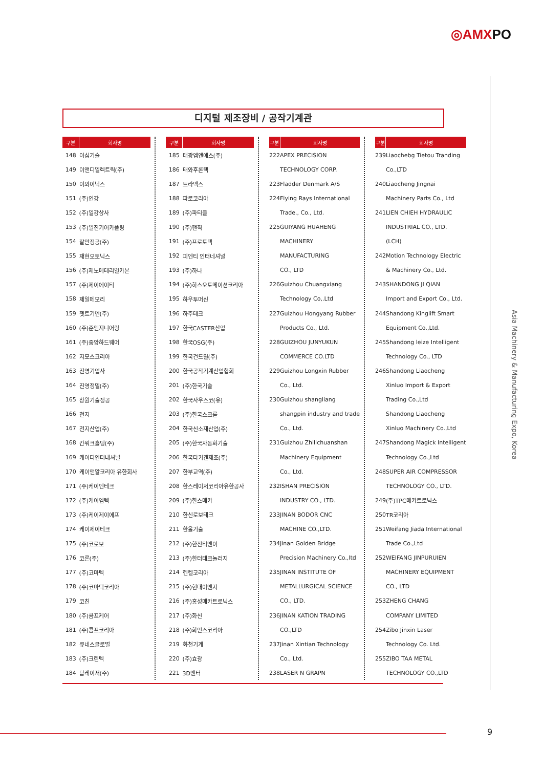◎AMXPO
디지털 제조장비 / 공작기계관
| 구분 | 회사명 |
| --- | --- |
| 148 | 이심기술 |
| 149 | 이앤디일렉트릭(주) |
| 150 | 이와이닉스 |
| 151 | (주)인강 |
| 152 | (주)일강상사 |
| 153 | (주)일진기어카플링 |
| 154 | 잘만정공(주) |
| 155 | 재현오토닉스 |
| 156 | (주)제노메테리얼카본 |
| 157 | (주)제이에이티 |
| 158 | 제일메모리 |
| 159 | 젯트기연(주) |
| 160 | (주)준엔지니어링 |
| 161 | (주)중앙하드웨어 |
| 162 | 지모스코리아 |
| 163 | 진영기업사 |
| 164 | 진영정밀(주) |
| 165 | 창원기술정공 |
| 166 | 천지 |
| 167 | 천지산업(주) |
| 168 | 칸워크홀딩(주) |
| 169 | 케이디인터내셔널 |
| 170 | 케이앤알코리아 유한회사 |
| 171 | (주)케이엔테크 |
| 172 | (주)케이엠텍 |
| 173 | (주)케이제이에프 |
| 174 | 케이제이테크 |
| 175 | (주)코로보 |
| 176 | 코론(주) |
| 177 | (주)코마텍 |
| 178 | (주)코마틱코리아 |
| 179 | 코친 |
| 180 | (주)콤프케어 |
| 181 | (주)콤프코리아 |
| 182 | 큐네스글로벌 |
| 183 | (주)크린텍 |
| 184 | 탑레이저(주) |
| 구분 | 회사명 |
| --- | --- |
| 185 | 태광엠앤에스(주) |
| 186 | 태와후론텍 |
| 187 | 트라맥스 |
| 188 | 파로코리아 |
| 189 | (주)파티클 |
| 190 | (주)팬직 |
| 191 | (주)프로토텍 |
| 192 | 피엔티 인터네셔널 |
| 193 | (주)하나 |
| 194 | (주)하스오토메이션코리아 |
| 195 | 하우투머신 |
| 196 | 하주테크 |
| 197 | 한국CASTER산업 |
| 198 | 한국OSG(주) |
| 199 | 한국건드릴(주) |
| 200 | 한국공작기계산업협회 |
| 201 | (주)한국기술 |
| 202 | 한국사우스코(유) |
| 203 | (주)한국스크롤 |
| 204 | 한국신소재산업(주) |
| 205 | (주)한국자동화기술 |
| 206 | 한국타키겐제조(주) |
| 207 | 한부교역(주) |
| 208 | 한스레이저코리아유한공사 |
| 209 | (주)한스메카 |
| 210 | 한신로보테크 |
| 211 | 한올기술 |
| 212 | (주)한진티엔이 |
| 213 | (주)한터테크놀러지 |
| 214 | 헨켈코리아 |
| 215 | (주)현대이엔지 |
| 216 | (주)홍성메카트로닉스 |
| 217 | (주)화신 |
| 218 | (주)화인스코리아 |
| 219 | 화천기계 |
| 220 | (주)효광 |
| 221 | 3D엔터 |
| 구분 | 회사명 |
| --- | --- |
| 222 | APEX PRECISION |
| | TECHNOLOGY CORP. |
| 223 | Fladder Denmark A/S |
| 224 | Flying Rays International |
| | Trade., Co., Ltd. |
| 225 | GUIYANG HUAHENG |
| | MACHINERY |
| | MANUFACTURING |
| | CO., LTD |
| 226 | Guizhou Chuangxiang |
| | Technology Co,.Ltd |
| 227 | Guizhou Hongyang Rubber |
| | Products Co., Ltd. |
| 228 | GUIZHOU JUNYUKUN |
| | COMMERCE CO.LTD |
| 229 | Guizhou Longxin Rubber |
| | Co., Ltd. |
| 230 | Guizhou shangliang |
| | shangpin industry and trade |
| | Co., Ltd. |
| 231 | Guizhou Zhilichuanshan |
| | Machinery Equipment |
| | Co., Ltd. |
| 232 | ISHAN PRECISION |
| | INDUSTRY CO., LTD. |
| 233 | JINAN BODOR CNC |
| | MACHINE CO.,LTD. |
| 234 | Jinan Golden Bridge |
| | Precision Machinery Co.,ltd |
| 235 | JINAN INSTITUTE OF |
| | METALLURGICAL SCIENCE |
| | CO., LTD. |
| 236 | JINAN KATION TRADING |
| | CO.,LTD |
| 237 | Jinan Xintian Technology |
| | Co., Ltd. |
| 238 | LASER N GRAPN |
| 구분 | 회사명 |
| --- | --- |
| 239 | Liaochebg Tietou Tranding |
| | Co.,LTD |
| 240 | Liaocheng Jingnai |
| | Machinery Parts Co., Ltd |
| 241 | LIEN CHIEH HYDRAULIC |
| | INDUSTRIAL CO., LTD. |
| | (LCH) |
| 242 | Motion Technology Electric |
| | & Machinery Co., Ltd. |
| 243 | SHANDONG JI QIAN |
| | Import and Export Co., Ltd. |
| 244 | Shandong Kinglift Smart |
| | Equipment Co.,Ltd. |
| 245 | Shandong leize Intelligent |
| | Technology Co., LTD |
| 246 | Shandong Liaocheng |
| | Xinluo Import & Export |
| | Trading Co.,Ltd |
| | Shandong Liaocheng |
| | Xinluo Machinery Co.,Ltd |
| 247 | Shandong Magick Intelligent |
| | Technology Co.,Ltd |
| 248 | SUPER AIR COMPRESSOR |
| | TECHNOLOGY CO., LTD. |
| 249 | (주)TPC메카트로닉스 |
| 250 | TR코리아 |
| 251 | Weifang Jiada International |
| | Trade Co.,Ltd |
| 252 | WEIFANG JINPURUIEN |
| | MACHINERY EQUIPMENT |
| | CO., LTD |
| 253 | ZHENG CHANG |
| | COMPANY LIMITED |
| 254 | Zibo Jinxin Laser |
| | Technology Co. Ltd. |
| 255 | ZIBO TAA METAL |
| | TECHNOLOGY CO.,LTD |
Asia Machinery & Manufacturing Expo, Korea
9